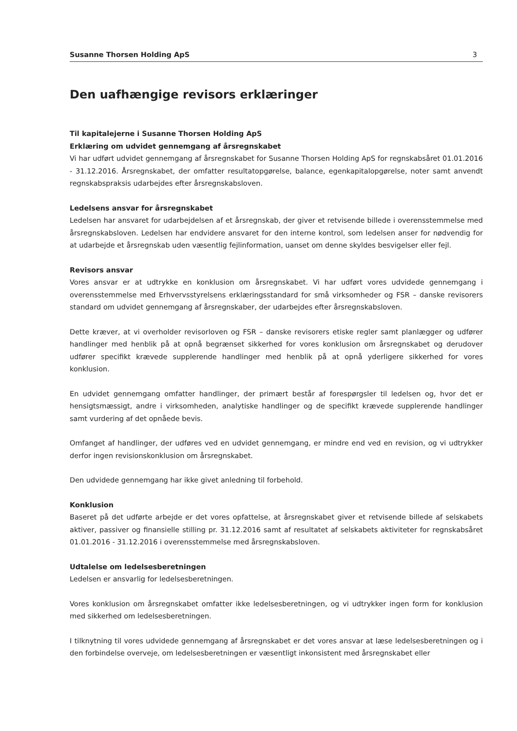Susanne Thorsen Holding ApS 3
Den uafhængige revisors erklæringer
Til kapitalejerne i Susanne Thorsen Holding ApS
Erklæring om udvidet gennemgang af årsregnskabet
Vi har udført udvidet gennemgang af årsregnskabet for Susanne Thorsen Holding ApS for regnskabsåret 01.01.2016 - 31.12.2016. Årsregnskabet, der omfatter resultatopgørelse, balance, egenkapitalopgørelse, noter samt anvendt regnskabspraksis udarbejdes efter årsregnskabsloven.
Ledelsens ansvar for årsregnskabet
Ledelsen har ansvaret for udarbejdelsen af et årsregnskab, der giver et retvisende billede i overensstemmelse med årsregnskabsloven. Ledelsen har endvidere ansvaret for den interne kontrol, som ledelsen anser for nødvendig for at udarbejde et årsregnskab uden væsentlig fejlinformation, uanset om denne skyldes besvigelser eller fejl.
Revisors ansvar
Vores ansvar er at udtrykke en konklusion om årsregnskabet. Vi har udført vores udvidede gennemgang i overensstemmelse med Erhvervsstyrelsens erklæringsstandard for små virksomheder og FSR – danske revisorers standard om udvidet gennemgang af årsregnskaber, der udarbejdes efter årsregnskabsloven.
Dette kræver, at vi overholder revisorloven og FSR – danske revisorers etiske regler samt planlægger og udfører handlinger med henblik på at opnå begrænset sikkerhed for vores konklusion om årsregnskabet og derudover udfører specifikt krævede supplerende handlinger med henblik på at opnå yderligere sikkerhed for vores konklusion.
En udvidet gennemgang omfatter handlinger, der primært består af forespørgsler til ledelsen og, hvor det er hensigtsmæssigt, andre i virksomheden, analytiske handlinger og de specifikt krævede supplerende handlinger samt vurdering af det opnåede bevis.
Omfanget af handlinger, der udføres ved en udvidet gennemgang, er mindre end ved en revision, og vi udtrykker derfor ingen revisionskonklusion om årsregnskabet.
Den udvidede gennemgang har ikke givet anledning til forbehold.
Konklusion
Baseret på det udførte arbejde er det vores opfattelse, at årsregnskabet giver et retvisende billede af selskabets aktiver, passiver og finansielle stilling pr. 31.12.2016 samt af resultatet af selskabets aktiviteter for regnskabsåret 01.01.2016 - 31.12.2016 i overensstemmelse med årsregnskabsloven.
Udtalelse om ledelsesberetningen
Ledelsen er ansvarlig for ledelsesberetningen.
Vores konklusion om årsregnskabet omfatter ikke ledelsesberetningen, og vi udtrykker ingen form for konklusion med sikkerhed om ledelsesberetningen.
I tilknytning til vores udvidede gennemgang af årsregnskabet er det vores ansvar at læse ledelsesberetningen og i den forbindelse overveje, om ledelsesberetningen er væsentligt inkonsistent med årsregnskabet eller